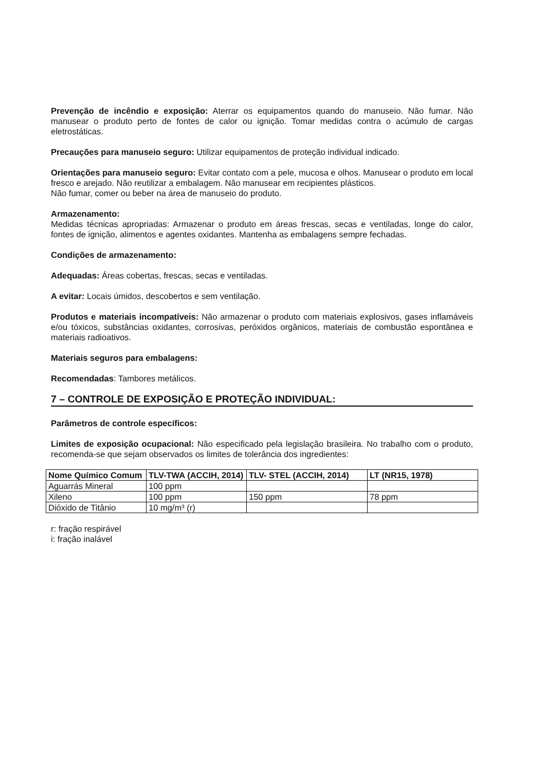Prevenção de incêndio e exposição: Aterrar os equipamentos quando do manuseio. Não fumar. Não manusear o produto perto de fontes de calor ou ignição. Tomar medidas contra o acúmulo de cargas eletrostáticas.
Precauções para manuseio seguro: Utilizar equipamentos de proteção individual indicado.
Orientações para manuseio seguro: Evitar contato com a pele, mucosa e olhos. Manusear o produto em local fresco e arejado. Não reutilizar a embalagem. Não manusear em recipientes plásticos.
Não fumar, comer ou beber na área de manuseio do produto.
Armazenamento:
Medidas técnicas apropriadas: Armazenar o produto em áreas frescas, secas e ventiladas, longe do calor, fontes de ignição, alimentos e agentes oxidantes. Mantenha as embalagens sempre fechadas.
Condições de armazenamento:
Adequadas: Áreas cobertas, frescas, secas e ventiladas.
A evitar: Locais úmidos, descobertos e sem ventilação.
Produtos e materiais incompatíveis: Não armazenar o produto com materiais explosivos, gases inflamáveis e/ou tóxicos, substâncias oxidantes, corrosivas, peróxidos orgânicos, materiais de combustão espontânea e materiais radioativos.
Materiais seguros para embalagens:
Recomendadas: Tambores metálicos.
7 – CONTROLE DE EXPOSIÇÃO E PROTEÇÃO INDIVIDUAL:
Parâmetros de controle específicos:
Limites de exposição ocupacional: Não especificado pela legislação brasileira. No trabalho com o produto, recomenda-se que sejam observados os limites de tolerância dos ingredientes:
| Nome Químico Comum | TLV-TWA (ACCIH, 2014) | TLV- STEL (ACCIH, 2014) | LT (NR15, 1978) |
| --- | --- | --- | --- |
| Aguarrás Mineral | 100 ppm | | |
| Xileno | 100 ppm | 150 ppm | 78 ppm |
| Dióxido de Titânio | 10 mg/m³ (r) | | |
r: fração respirável
i: fração inalável